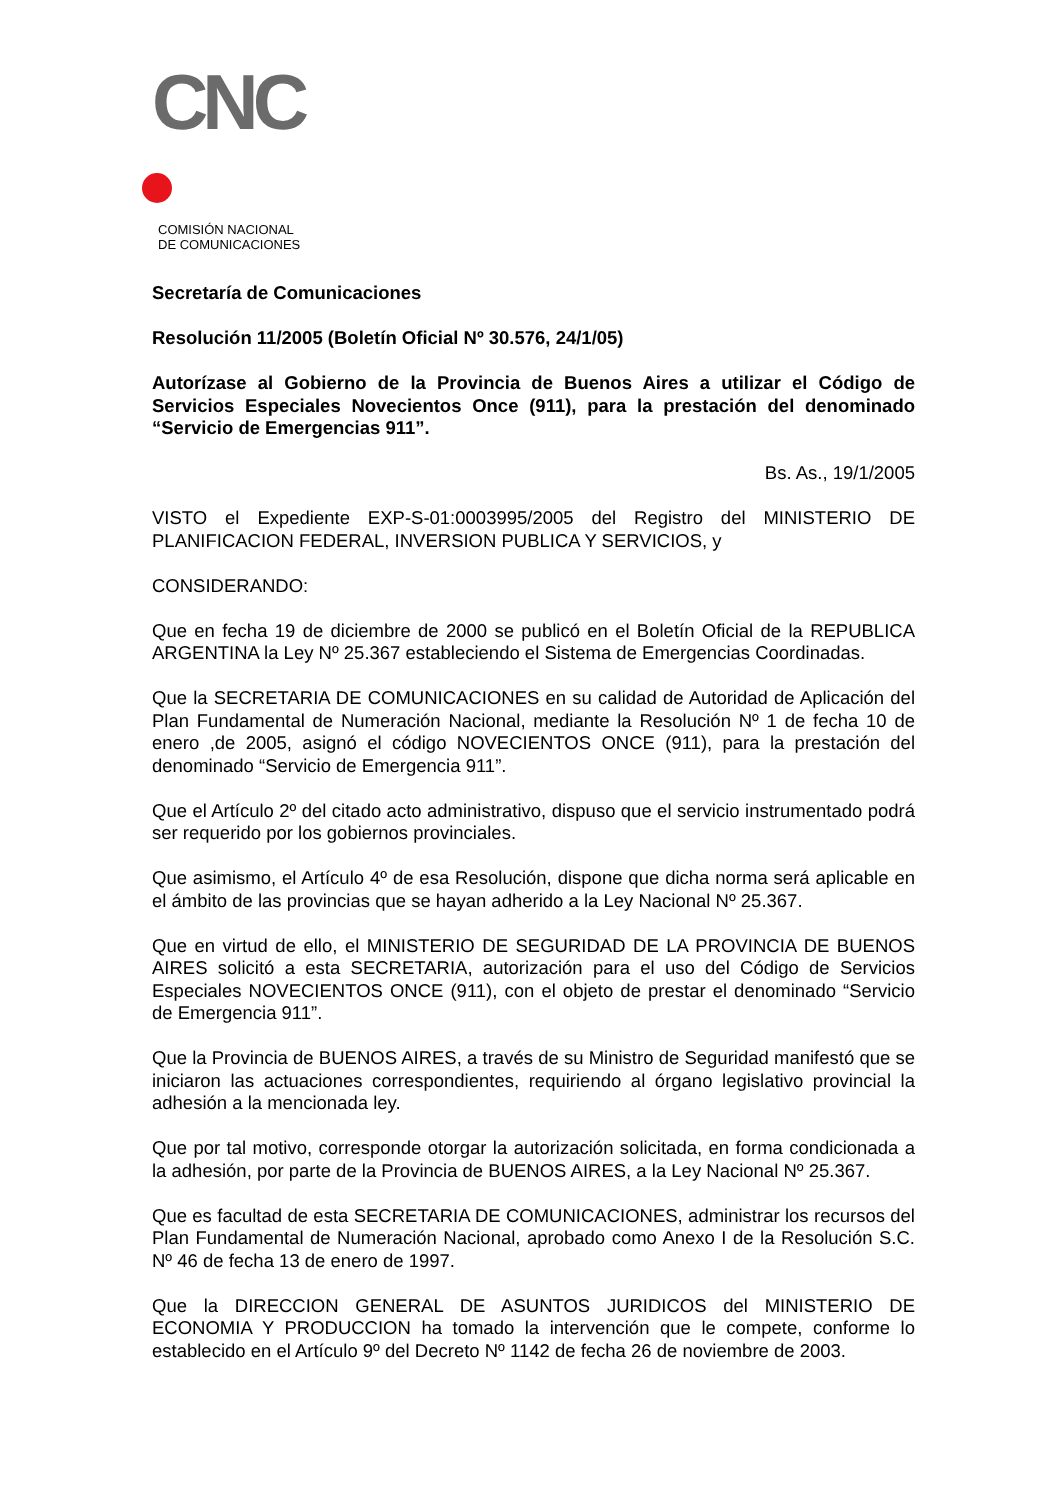CNC
COMISIÓN NACIONAL
DE COMUNICACIONES
Secretaría de Comunicaciones
Resolución 11/2005 (Boletín Oficial Nº 30.576, 24/1/05)
Autorízase al Gobierno de la Provincia de Buenos Aires a utilizar el Código de Servicios Especiales Novecientos Once (911), para la prestación del denominado “Servicio de Emergencias 911”.
Bs. As., 19/1/2005
VISTO el Expediente EXP-S-01:0003995/2005 del Registro del MINISTERIO DE PLANIFICACION FEDERAL, INVERSION PUBLICA Y SERVICIOS, y
CONSIDERANDO:
Que en fecha 19 de diciembre de 2000 se publicó en el Boletín Oficial de la REPUBLICA ARGENTINA la Ley Nº 25.367 estableciendo el Sistema de Emergencias Coordinadas.
Que la SECRETARIA DE COMUNICACIONES en su calidad de Autoridad de Aplicación del Plan Fundamental de Numeración Nacional, mediante la Resolución Nº 1 de fecha 10 de enero ,de 2005, asignó el código NOVECIENTOS ONCE (911), para la prestación del denominado “Servicio de Emergencia 911”.
Que el Artículo 2º del citado acto administrativo, dispuso que el servicio instrumentado podrá ser requerido por los gobiernos provinciales.
Que asimismo, el Artículo 4º de esa Resolución, dispone que dicha norma será aplicable en el ámbito de las provincias que se hayan adherido a la Ley Nacional Nº 25.367.
Que en virtud de ello, el MINISTERIO DE SEGURIDAD DE LA PROVINCIA DE BUENOS AIRES solicitó a esta SECRETARIA, autorización para el uso del Código de Servicios Especiales NOVECIENTOS ONCE (911), con el objeto de prestar el denominado “Servicio de Emergencia 911”.
Que la Provincia de BUENOS AIRES, a través de su Ministro de Seguridad manifestó que se iniciaron las actuaciones correspondientes, requiriendo al órgano legislativo provincial la adhesión a la mencionada ley.
Que por tal motivo, corresponde otorgar la autorización solicitada, en forma condicionada a la adhesión, por parte de la Provincia de BUENOS AIRES, a la Ley Nacional Nº 25.367.
Que es facultad de esta SECRETARIA DE COMUNICACIONES, administrar los recursos del Plan Fundamental de Numeración Nacional, aprobado como Anexo I de la Resolución S.C. Nº 46 de fecha 13 de enero de 1997.
Que la DIRECCION GENERAL DE ASUNTOS JURIDICOS del MINISTERIO DE ECONOMIA Y PRODUCCION ha tomado la intervención que le compete, conforme lo establecido en el Artículo 9º del Decreto Nº 1142 de fecha 26 de noviembre de 2003.